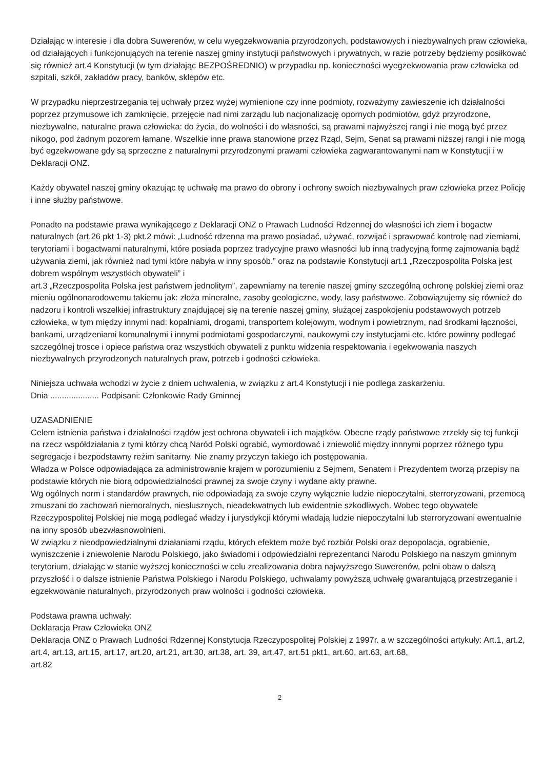Działając w interesie i dla dobra Suwerenów, w celu wyegzekwowania przyrodzonych, podstawowych i niezbywalnych praw człowieka, od działających i funkcjonujących na terenie naszej gminy instytucji państwowych i prywatnych, w razie potrzeby będziemy posiłkować się również art.4 Konstytucji (w tym działając BEZPOŚREDNIO) w przypadku np. konieczności wyegzekwowania praw człowieka od szpitali, szkół, zakładów pracy, banków, sklepów etc.
W przypadku nieprzestrzegania tej uchwały przez wyżej wymienione czy inne podmioty, rozważymy zawieszenie ich działalności poprzez przymusowe ich zamknięcie, przejęcie nad nimi zarządu lub nacjonalizację opornych podmiotów, gdyż przyrodzone, niezbywalne, naturalne prawa człowieka: do życia, do wolności i do własności, są prawami najwyższej rangi i nie mogą być przez nikogo, pod żadnym pozorem łamane. Wszelkie inne prawa stanowione przez Rząd, Sejm, Senat są prawami niższej rangi i nie mogą być egzekwowane gdy są sprzeczne z naturalnymi przyrodzonymi prawami człowieka zagwarantowanymi nam w Konstytucji i w Deklaracji ONZ.
Każdy obywatel naszej gminy okazując tę uchwałę ma prawo do obrony i ochrony swoich niezbywalnych praw człowieka przez Policję i inne służby państwowe.
Ponadto na podstawie prawa wynikającego z Deklaracji ONZ o Prawach Ludności Rdzennej do własności ich ziem i bogactw naturalnych (art.26 pkt 1-3) pkt.2 mówi: „Ludność rdzenna ma prawo posiadać, używać, rozwijać i sprawować kontrolę nad ziemiami, terytoriami i bogactwami naturalnymi, które posiada poprzez tradycyjne prawo własności lub inną tradycyjną formę zajmowania bądź używania ziemi, jak również nad tymi które nabyła w inny sposób.” oraz na podstawie Konstytucji art.1 „Rzeczpospolita Polska jest dobrem wspólnym wszystkich obywateli” i
art.3 „Rzeczpospolita Polska jest państwem jednolitym”, zapewniamy na terenie naszej gminy szczególną ochronę polskiej ziemi oraz mieniu ogólnonarodowemu takiemu jak: złoża mineralne, zasoby geologiczne, wody, lasy państwowe. Zobowiązujemy się również do nadzoru i kontroli wszelkiej infrastruktury znajdującej się na terenie naszej gminy, służącej zaspokojeniu podstawowych potrzeb człowieka, w tym między innymi nad: kopalniami, drogami, transportem kolejowym, wodnym i powietrznym, nad środkami łączności, bankami, urządzeniami komunalnymi i innymi podmiotami gospodarczymi, naukowymi czy instytucjami etc. które powinny podlegać szczególnej trosce i opiece państwa oraz wszystkich obywateli z punktu widzenia respektowania i egekwowania naszych niezbywalnych przyrodzonych naturalnych praw, potrzeb i godności człowieka.
Niniejsza uchwała wchodzi w życie z dniem uchwalenia, w związku z art.4 Konstytucji i nie podlega zaskarżeniu.
Dnia ..................... Podpisani: Członkowie Rady Gminnej
UZASADNIENIE
Celem istnienia państwa i działalności rządów jest ochrona obywateli i ich majątków. Obecne rządy państwowe zrzekły się tej funkcji na rzecz współdziałania z tymi którzy chcą Naród Polski ograbić, wymordować i zniewolić między innnymi poprzez różnego typu segregacje i bezpodstawny reżim sanitarny. Nie znamy przyczyn takiego ich postępowania.
Władza w Polsce odpowiadająca za administrowanie krajem w porozumieniu z Sejmem, Senatem i Prezydentem tworzą przepisy na podstawie których nie biorą odpowiedzialności prawnej za swoje czyny i wydane akty prawne.
Wg ogólnych norm i standardów prawnych, nie odpowiadają za swoje czyny wyłącznie ludzie niepoczytalni, sterroryzowani, przemocą zmuszani do zachowań niemoralnych, niesłusznych, nieadekwatnych lub ewidentnie szkodliwych. Wobec tego obywatele Rzeczypospolitej Polskiej nie mogą podlegać władzy i jurysdykcji którymi władają ludzie niepoczytalni lub sterroryzowani ewentualnie na inny sposób ubezwłasnowolnieni.
W związku z nieodpowiedzialnymi działaniami rządu, których efektem może być rozbiór Polski oraz depopolacja, ograbienie, wyniszczenie i zniewolenie Narodu Polskiego, jako świadomi i odpowiedzialni reprezentanci Narodu Polskiego na naszym gminnym terytorium, działając w stanie wyższej konieczności w celu zrealizowania dobra najwyższego Suwerenów, pełni obaw o dalszą przyszłość i o dalsze istnienie Państwa Polskiego i Narodu Polskiego, uchwalamy powyższą uchwałę gwarantującą przestrzeganie i egzekwowanie naturalnych, przyrodzonych praw wolności i godności człowieka.
Podstawa prawna uchwały:
Deklaracja Praw Człowieka ONZ
Deklaracja ONZ o Prawach Ludności Rdzennej Konstytucja Rzeczypospolitej Polskiej z 1997r. a w szczególności artykuły: Art.1, art.2, art.4, art.13, art.15, art.17, art.20, art.21, art.30, art.38, art. 39, art.47, art.51 pkt1, art.60, art.63, art.68,
art.82
2